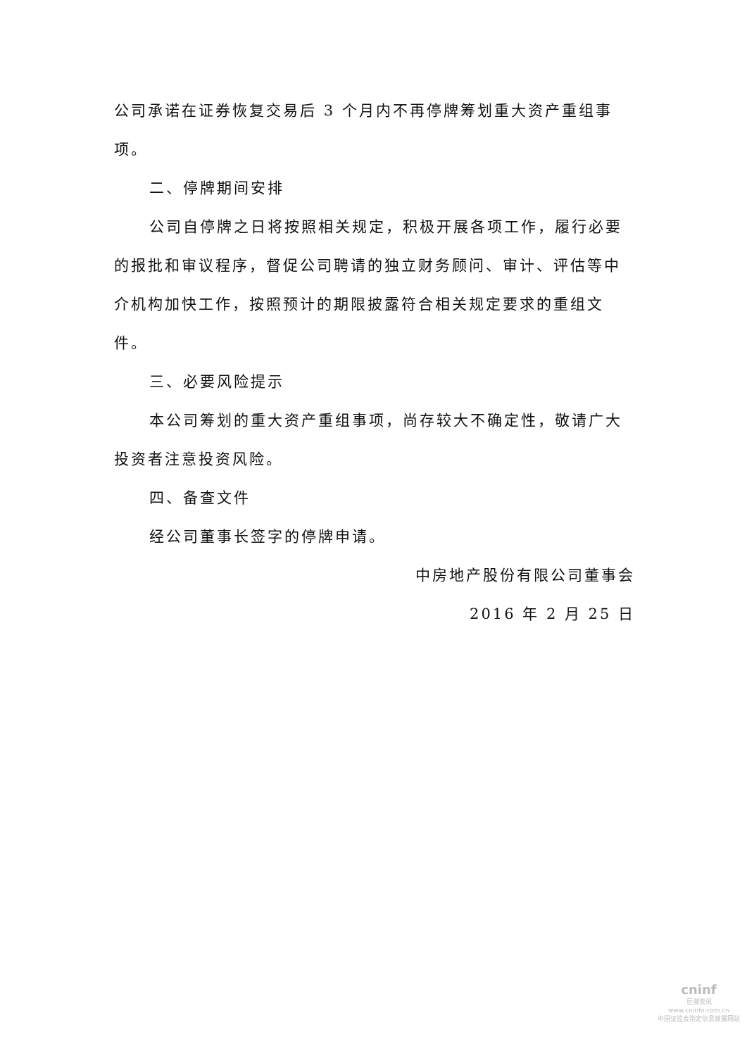公司承诺在证券恢复交易后 3 个月内不再停牌筹划重大资产重组事项。
二、停牌期间安排
公司自停牌之日将按照相关规定，积极开展各项工作，履行必要的报批和审议程序，督促公司聘请的独立财务顾问、审计、评估等中介机构加快工作，按照预计的期限披露符合相关规定要求的重组文件。
三、必要风险提示
本公司筹划的重大资产重组事项，尚存较大不确定性，敬请广大投资者注意投资风险。
四、备查文件
经公司董事长签字的停牌申请。
中房地产股份有限公司董事会
2016 年 2 月 25 日
cninf
巨潮资讯
www.cninfo.com.cn
中国证监会指定信息披露网站